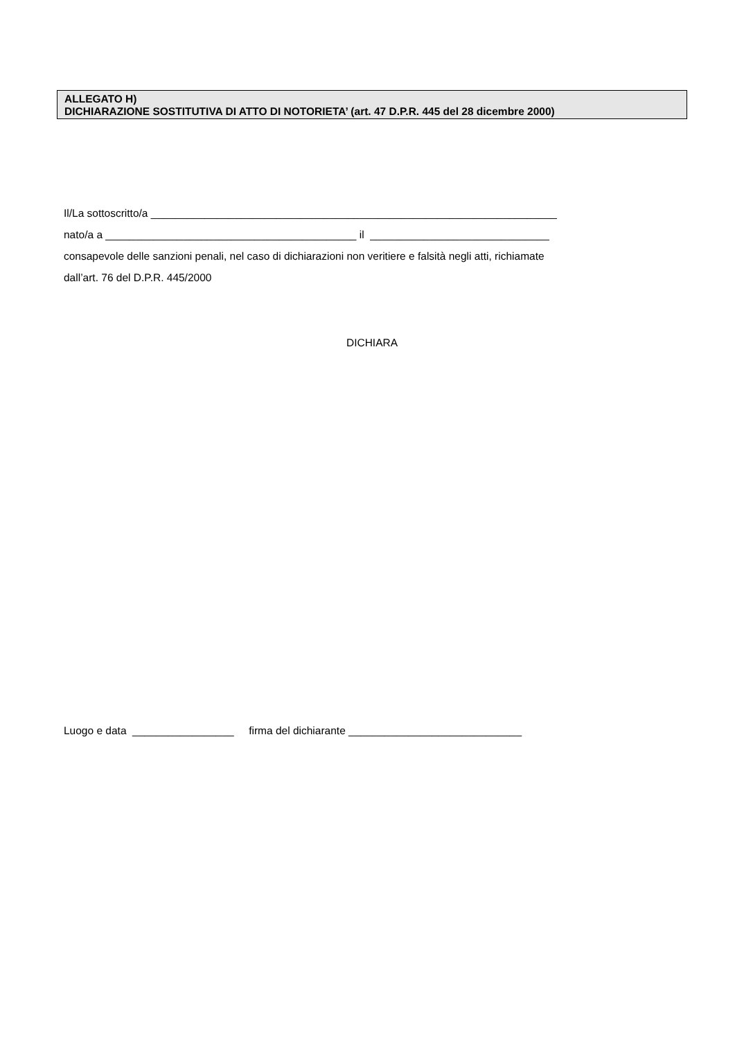ALLEGATO H)
DICHIARAZIONE SOSTITUTIVA DI ATTO DI NOTORIETA’ (art. 47 D.P.R. 445 del 28 dicembre 2000)
Il/La sottoscritto/a ____________________________________________________________________
nato/a a __________________________________________ il ______________________________
consapevole delle sanzioni penali, nel caso di dichiarazioni non veritiere e falsità negli atti, richiamate
dall’art. 76 del D.P.R. 445/2000
DICHIARA
Luogo e data _________________ firma del dichiarante _____________________________